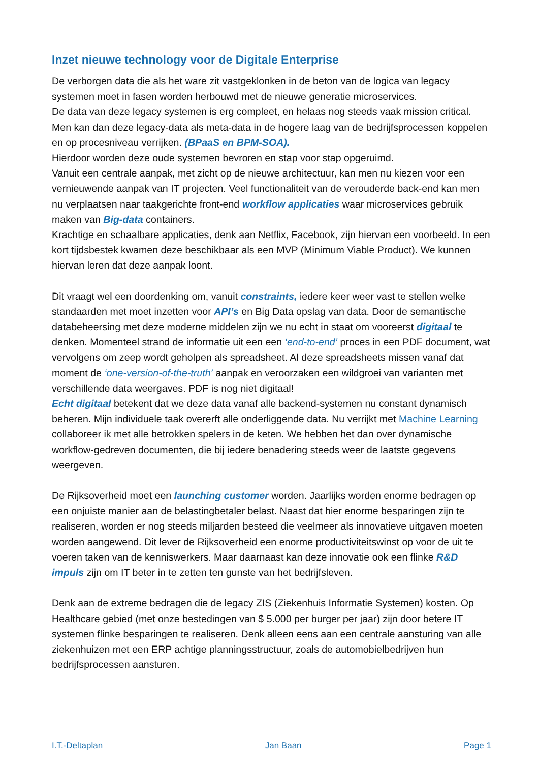Inzet nieuwe technology voor de Digitale Enterprise
De verborgen data die als het ware zit vastgeklonken in de beton van de logica van legacy systemen moet in fasen worden herbouwd met de nieuwe generatie microservices.
De data van deze legacy systemen is erg compleet, en helaas nog steeds vaak mission critical. Men kan dan deze legacy-data als meta-data in de hogere laag van de bedrijfsprocessen koppelen en op procesniveau verrijken. (BPaaS en BPM-SOA).
Hierdoor worden deze oude systemen bevroren en stap voor stap opgeruimd.
Vanuit een centrale aanpak, met zicht op de nieuwe architectuur, kan men nu kiezen voor een vernieuwende aanpak van IT projecten. Veel functionaliteit van de verouderde back-end kan men nu verplaatsen naar taakgerichte front-end workflow applicaties waar microservices gebruik maken van Big-data containers.
Krachtige en schaalbare applicaties, denk aan Netflix, Facebook, zijn hiervan een voorbeeld. In een kort tijdsbestek kwamen deze beschikbaar als een MVP (Minimum Viable Product). We kunnen hiervan leren dat deze aanpak loont.
Dit vraagt wel een doordenking om, vanuit constraints, iedere keer weer vast te stellen welke standaarden met moet inzetten voor API’s en Big Data opslag van data. Door de semantische databeheersing met deze moderne middelen zijn we nu echt in staat om vooreerst digitaal te denken. Momenteel strand de informatie uit een een ‘end-to-end’ proces in een PDF document, wat vervolgens om zeep wordt geholpen als spreadsheet. Al deze spreadsheets missen vanaf dat moment de ‘one-version-of-the-truth’ aanpak en veroorzaken een wildgroei van varianten met verschillende data weergaves. PDF is nog niet digitaal!
Echt digitaal betekent dat we deze data vanaf alle backend-systemen nu constant dynamisch beheren. Mijn individuele taak overerft alle onderliggende data. Nu verrijkt met Machine Learning collaboreer ik met alle betrokken spelers in de keten. We hebben het dan over dynamische workflow-gedreven documenten, die bij iedere benadering steeds weer de laatste gegevens weergeven.
De Rijksoverheid moet een launching customer worden. Jaarlijks worden enorme bedragen op een onjuiste manier aan de belastingbetaler belast. Naast dat hier enorme besparingen zijn te realiseren, worden er nog steeds miljarden besteed die veelmeer als innovatieve uitgaven moeten worden aangewend. Dit lever de Rijksoverheid een enorme productiviteitswinst op voor de uit te voeren taken van de kenniswerkers. Maar daarnaast kan deze innovatie ook een flinke R&D impuls zijn om IT beter in te zetten ten gunste van het bedrijfsleven.
Denk aan de extreme bedragen die de legacy ZIS (Ziekenhuis Informatie Systemen) kosten. Op Healthcare gebied (met onze bestedingen van $ 5.000 per burger per jaar) zijn door betere IT systemen flinke besparingen te realiseren. Denk alleen eens aan een centrale aansturing van alle ziekenhuizen met een ERP achtige planningsstructuur, zoals de automobielbedrijven hun bedrijfsprocessen aansturen.
I.T.-Deltaplan Jan Baan Page 1